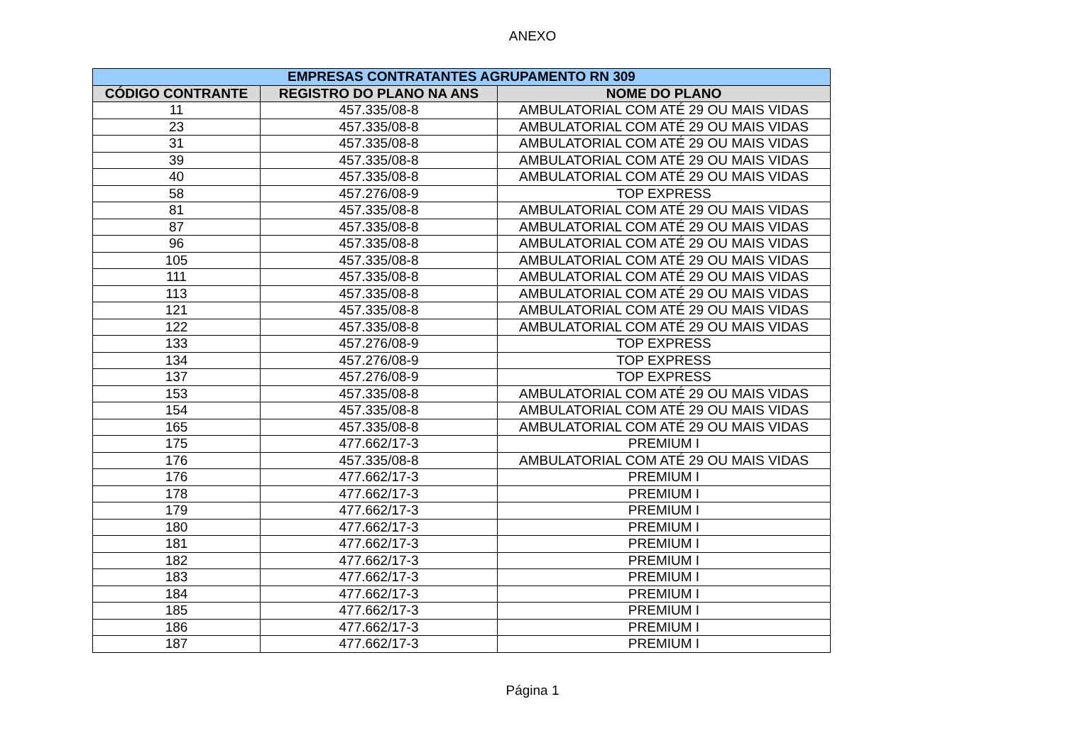ANEXO
| EMPRESAS CONTRATANTES AGRUPAMENTO RN 309 | | |
| --- | --- | --- |
| CÓDIGO CONTRANTE | REGISTRO DO PLANO NA ANS | NOME DO PLANO |
| 11 | 457.335/08-8 | AMBULATORIAL COM ATÉ 29 OU MAIS VIDAS |
| 23 | 457.335/08-8 | AMBULATORIAL COM ATÉ 29 OU MAIS VIDAS |
| 31 | 457.335/08-8 | AMBULATORIAL COM ATÉ 29 OU MAIS VIDAS |
| 39 | 457.335/08-8 | AMBULATORIAL COM ATÉ 29 OU MAIS VIDAS |
| 40 | 457.335/08-8 | AMBULATORIAL COM ATÉ 29 OU MAIS VIDAS |
| 58 | 457.276/08-9 | TOP EXPRESS |
| 81 | 457.335/08-8 | AMBULATORIAL COM ATÉ 29 OU MAIS VIDAS |
| 87 | 457.335/08-8 | AMBULATORIAL COM ATÉ 29 OU MAIS VIDAS |
| 96 | 457.335/08-8 | AMBULATORIAL COM ATÉ 29 OU MAIS VIDAS |
| 105 | 457.335/08-8 | AMBULATORIAL COM ATÉ 29 OU MAIS VIDAS |
| 111 | 457.335/08-8 | AMBULATORIAL COM ATÉ 29 OU MAIS VIDAS |
| 113 | 457.335/08-8 | AMBULATORIAL COM ATÉ 29 OU MAIS VIDAS |
| 121 | 457.335/08-8 | AMBULATORIAL COM ATÉ 29 OU MAIS VIDAS |
| 122 | 457.335/08-8 | AMBULATORIAL COM ATÉ 29 OU MAIS VIDAS |
| 133 | 457.276/08-9 | TOP EXPRESS |
| 134 | 457.276/08-9 | TOP EXPRESS |
| 137 | 457.276/08-9 | TOP EXPRESS |
| 153 | 457.335/08-8 | AMBULATORIAL COM ATÉ 29 OU MAIS VIDAS |
| 154 | 457.335/08-8 | AMBULATORIAL COM ATÉ 29 OU MAIS VIDAS |
| 165 | 457.335/08-8 | AMBULATORIAL COM ATÉ 29 OU MAIS VIDAS |
| 175 | 477.662/17-3 | PREMIUM I |
| 176 | 457.335/08-8 | AMBULATORIAL COM ATÉ 29 OU MAIS VIDAS |
| 176 | 477.662/17-3 | PREMIUM I |
| 178 | 477.662/17-3 | PREMIUM I |
| 179 | 477.662/17-3 | PREMIUM I |
| 180 | 477.662/17-3 | PREMIUM I |
| 181 | 477.662/17-3 | PREMIUM I |
| 182 | 477.662/17-3 | PREMIUM I |
| 183 | 477.662/17-3 | PREMIUM I |
| 184 | 477.662/17-3 | PREMIUM I |
| 185 | 477.662/17-3 | PREMIUM I |
| 186 | 477.662/17-3 | PREMIUM I |
| 187 | 477.662/17-3 | PREMIUM I |
Página 1